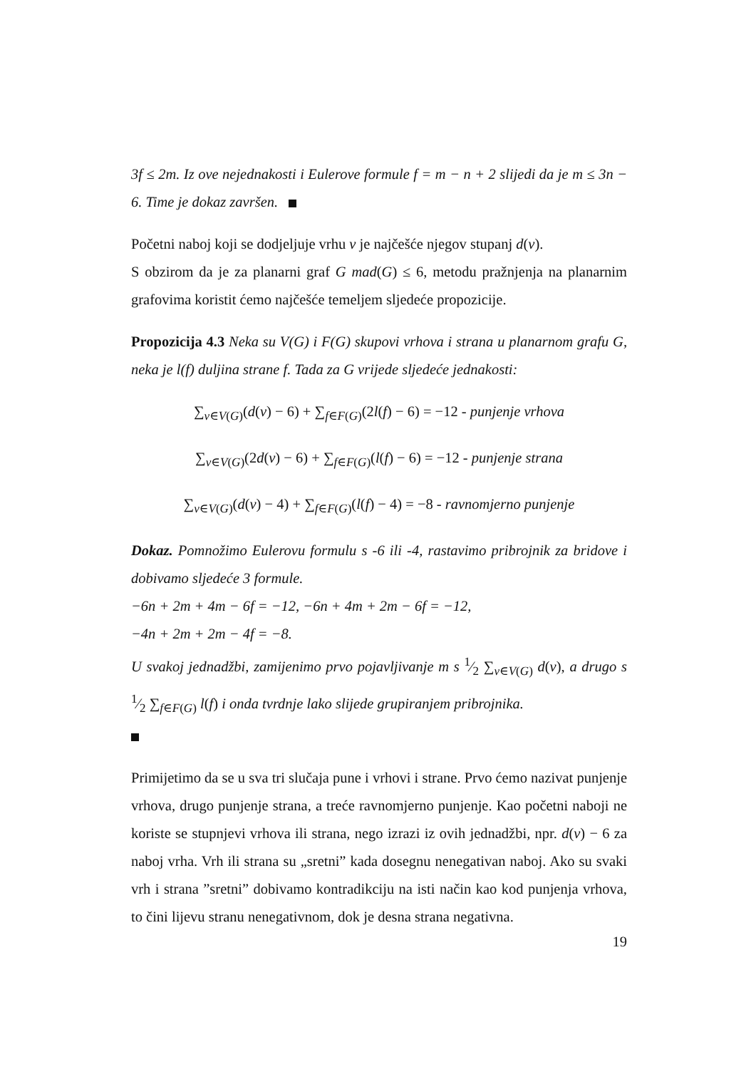3f ≤ 2m. Iz ove nejednakosti i Eulerove formule f = m − n + 2 slijedi da je m ≤ 3n − 6. Time je dokaz završen.
Početni naboj koji se dodjeljuje vrhu v je najčešće njegov stupanj d(v).
S obzirom da je za planarni graf G mad(G) ≤ 6, metodu pražnjenja na planarnim grafovima koristit ćemo najčešće temeljem sljedeće propozicije.
Propozicija 4.3 Neka su V(G) i F(G) skupovi vrhova i strana u planarnom grafu G, neka je l(f) duljina strane f. Tada za G vrijede sljedeće jednakosti:
∑<sub>v∈V(G)</sub>(d(v) − 6) + ∑<sub>f∈F(G)</sub>(2l(f) − 6) = −12 - punjenje vrhova
∑<sub>v∈V(G)</sub>(2d(v) − 6) + ∑<sub>f∈F(G)</sub>(l(f) − 6) = −12 - punjenje strana
∑<sub>v∈V(G)</sub>(d(v) − 4) + ∑<sub>f∈F(G)</sub>(l(f) − 4) = −8 - ravnomjerno punjenje
Dokaz. Pomnožimo Eulerovu formulu s -6 ili -4, rastavimo pribrojnik za bridove i dobivamo sljedeće 3 formule.
−6n + 2m + 4m − 6f = −12, −6n + 4m + 2m − 6f = −12,
−4n + 2m + 2m − 4f = −8.
U svakoj jednadžbi, zamijenimo prvo pojavljivanje m s 1⁄2 ∑<sub>v∈V(G)</sub> d(v), a drugo s 1⁄2 ∑<sub>f∈F(G)</sub> l(f) i onda tvrdnje lako slijede grupiranjem pribrojnika.
Primijetimo da se u sva tri slučaja pune i vrhovi i strane. Prvo ćemo nazivat punjenje vrhova, drugo punjenje strana, a treće ravnomjerno punjenje. Kao početni naboji ne koriste se stupnjevi vrhova ili strana, nego izrazi iz ovih jednadžbi, npr. d(v) − 6 za naboj vrha. Vrh ili strana su „sretni” kada dosegnu nenegativan naboj. Ako su svaki vrh i strana ”sretni” dobivamo kontradikciju na isti način kao kod punjenja vrhova, to čini lijevu stranu nenegativnom, dok je desna strana negativna.
19